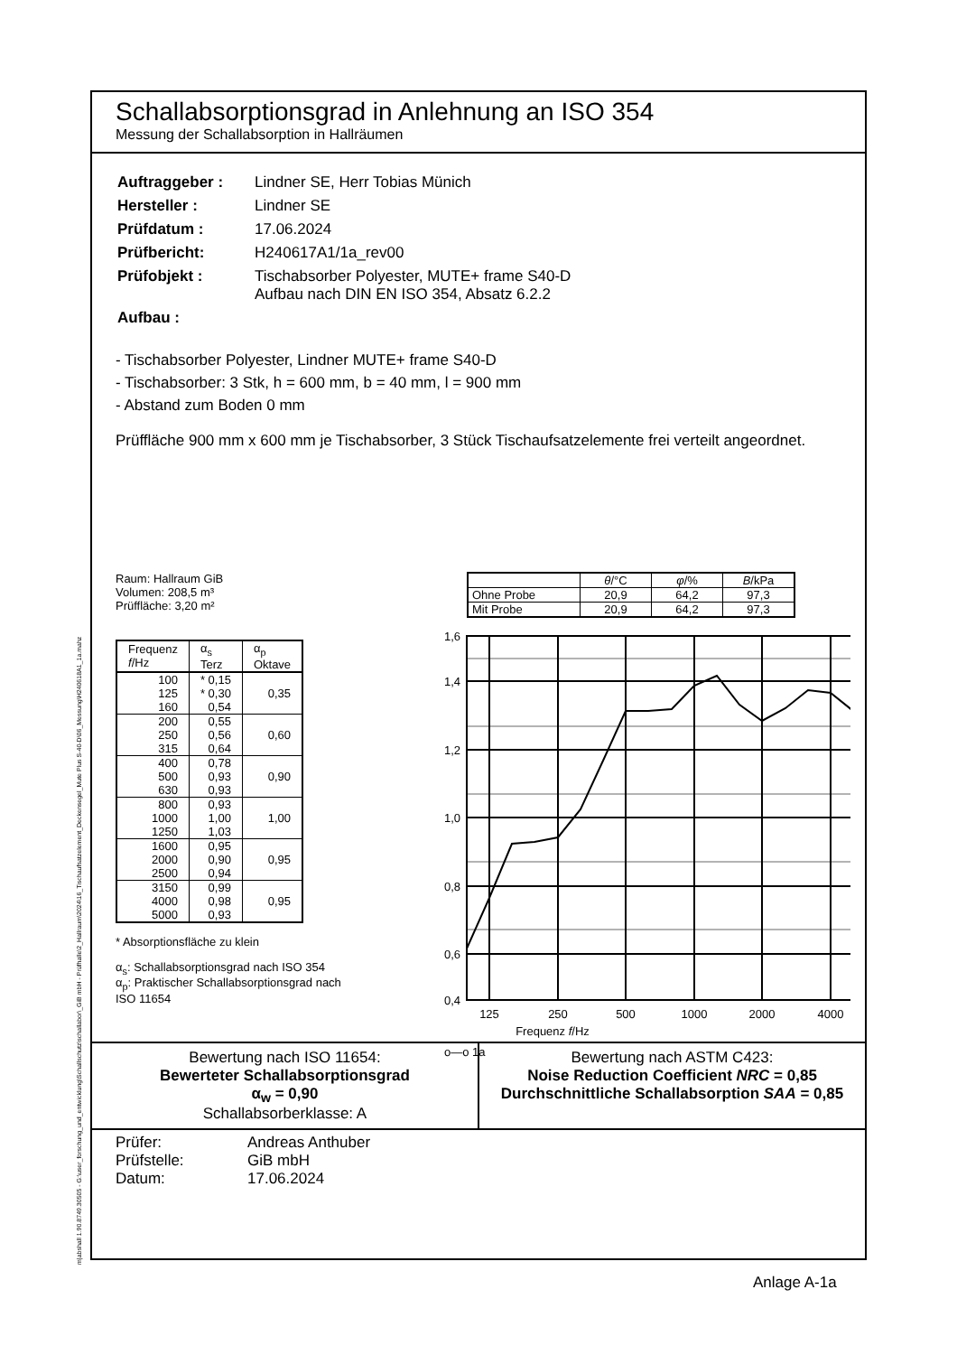m|abshall 1.90.8749.30505 - G:\user_forschung_und_entwicklung\Schallschutz\schallabor\_GiB mbH - Prüfhalle\2_Hallraum\2024\16_Tischaufsatzelement_Deckensegel_Mute Plus S-40-D\06_Messung\H240618A1_1a.mahz
Schallabsorptionsgrad in Anlehnung an ISO 354
Messung der Schallabsorption in Hallräumen
| Auftraggeber : | Lindner SE, Herr Tobias Münich |
| Hersteller : | Lindner SE |
| Prüfdatum : | 17.06.2024 |
| Prüfbericht: | H240617A1/1a_rev00 |
| Prüfobjekt : | Tischabsorber Polyester, MUTE+ frame S40-D Aufbau nach DIN EN ISO 354, Absatz 6.2.2 |
| Aufbau : | |
- Tischabsorber Polyester, Lindner MUTE+ frame S40-D
- Tischabsorber: 3 Stk, h = 600 mm, b = 40 mm, l = 900 mm
- Abstand zum Boden 0 mm
Prüffläche 900 mm x 600 mm je Tischabsorber, 3 Stück Tischaufsatzelemente frei verteilt angeordnet.
Raum: Hallraum GiB
Volumen: 208,5 m³
Prüffläche: 3,20 m²
| Frequenz f /Hz | α<sub>s</sub> Terz | α<sub>p</sub> Oktave |
| --- | --- | --- |
| 100 | * 0,15 | |
| 125 | * 0,30 | 0,35 |
| 160 | 0,54 | |
| 200 | 0,55 | |
| 250 | 0,56 | 0,60 |
| 315 | 0,64 | |
| 400 | 0,78 | |
| 500 | 0,93 | 0,90 |
| 630 | 0,93 | |
| 800 | 0,93 | |
| 1000 | 1,00 | 1,00 |
| 1250 | 1,03 | |
| 1600 | 0,95 | |
| 2000 | 0,90 | 0,95 |
| 2500 | 0,94 | |
| 3150 | 0,99 | |
| 4000 | 0,98 | 0,95 |
| 5000 | 0,93 | |
* Absorptionsfläche zu klein
α<sub>s</sub>: Schallabsorptionsgrad nach ISO 354
α<sub>p</sub>: Praktischer Schallabsorptionsgrad nach ISO 11654
| | θ /°C | φ /% | B /kPa |
| --- | --- | --- | --- |
| Ohne Probe | 20,9 | 64,2 | 97,3 |
| Mit Probe | 20,9 | 64,2 | 97,3 |
1,6
1,4
1,2
1,0
0,8
0,6
0,4
125
250
500
1000
2000
4000
Frequenz f/Hz
o—o 1a
Bewertung nach ISO 11654:
Bewerteter Schallabsorptionsgrad
α<sub>w</sub> = 0,90
Schallabsorberklasse: A
Bewertung nach ASTM C423:
Noise Reduction Coefficient NRC = 0,85
Durchschnittliche Schallabsorption SAA = 0,85
Prüfer: Andreas Anthuber Prüfstelle: GiB mbH Datum: 17.06.2024
Anlage A-1a